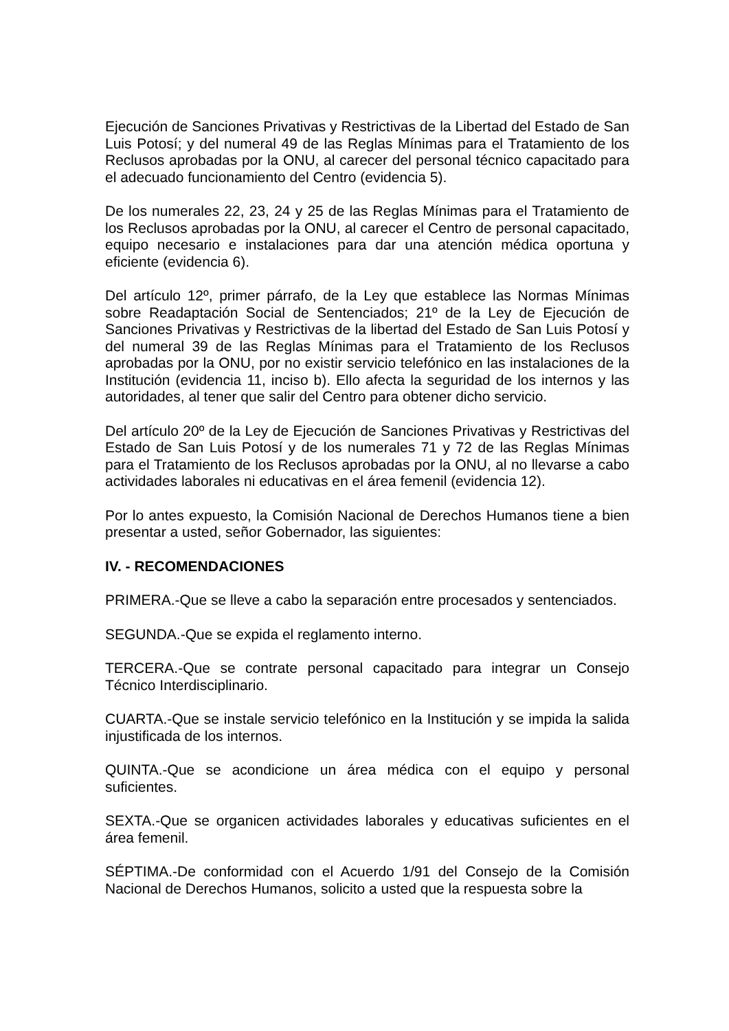Ejecución de Sanciones Privativas y Restrictivas de la Libertad del Estado de San Luis Potosí; y del numeral 49 de las Reglas Mínimas para el Tratamiento de los Reclusos aprobadas por la ONU, al carecer del personal técnico capacitado para el adecuado funcionamiento del Centro (evidencia 5).
De los numerales 22, 23, 24 y 25 de las Reglas Mínimas para el Tratamiento de los Reclusos aprobadas por la ONU, al carecer el Centro de personal capacitado, equipo necesario e instalaciones para dar una atención médica oportuna y eficiente (evidencia 6).
Del artículo 12º, primer párrafo, de la Ley que establece las Normas Mínimas sobre Readaptación Social de Sentenciados; 21º de la Ley de Ejecución de Sanciones Privativas y Restrictivas de la libertad del Estado de San Luis Potosí y del numeral 39 de las Reglas Mínimas para el Tratamiento de los Reclusos aprobadas por la ONU, por no existir servicio telefónico en las instalaciones de la Institución (evidencia 11, inciso b). Ello afecta la seguridad de los internos y las autoridades, al tener que salir del Centro para obtener dicho servicio.
Del artículo 20º de la Ley de Ejecución de Sanciones Privativas y Restrictivas del Estado de San Luis Potosí y de los numerales 71 y 72 de las Reglas Mínimas para el Tratamiento de los Reclusos aprobadas por la ONU, al no llevarse a cabo actividades laborales ni educativas en el área femenil (evidencia 12).
Por lo antes expuesto, la Comisión Nacional de Derechos Humanos tiene a bien presentar a usted, señor Gobernador, las siguientes:
IV. - RECOMENDACIONES
PRIMERA.-Que se lleve a cabo la separación entre procesados y sentenciados.
SEGUNDA.-Que se expida el reglamento interno.
TERCERA.-Que se contrate personal capacitado para integrar un Consejo Técnico Interdisciplinario.
CUARTA.-Que se instale servicio telefónico en la Institución y se impida la salida injustificada de los internos.
QUINTA.-Que se acondicione un área médica con el equipo y personal suficientes.
SEXTA.-Que se organicen actividades laborales y educativas suficientes en el área femenil.
SÉPTIMA.-De conformidad con el Acuerdo 1/91 del Consejo de la Comisión Nacional de Derechos Humanos, solicito a usted que la respuesta sobre la